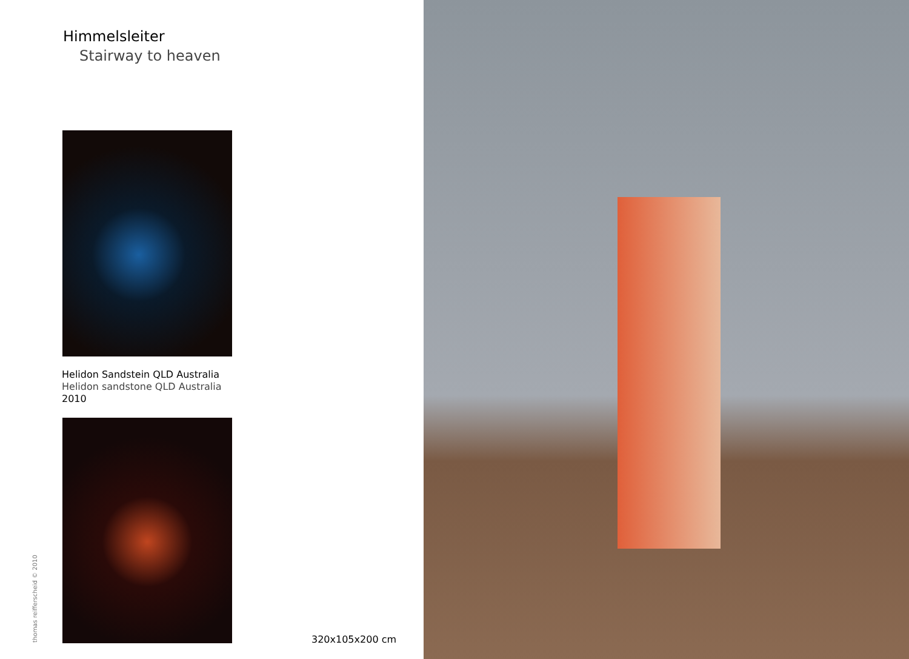Himmelsleiter
Stairway to heaven
Helidon Sandstein QLD Australia
Helidon sandstone QLD Australia
2010
thomas reifferscheid © 2010
320x105x200 cm